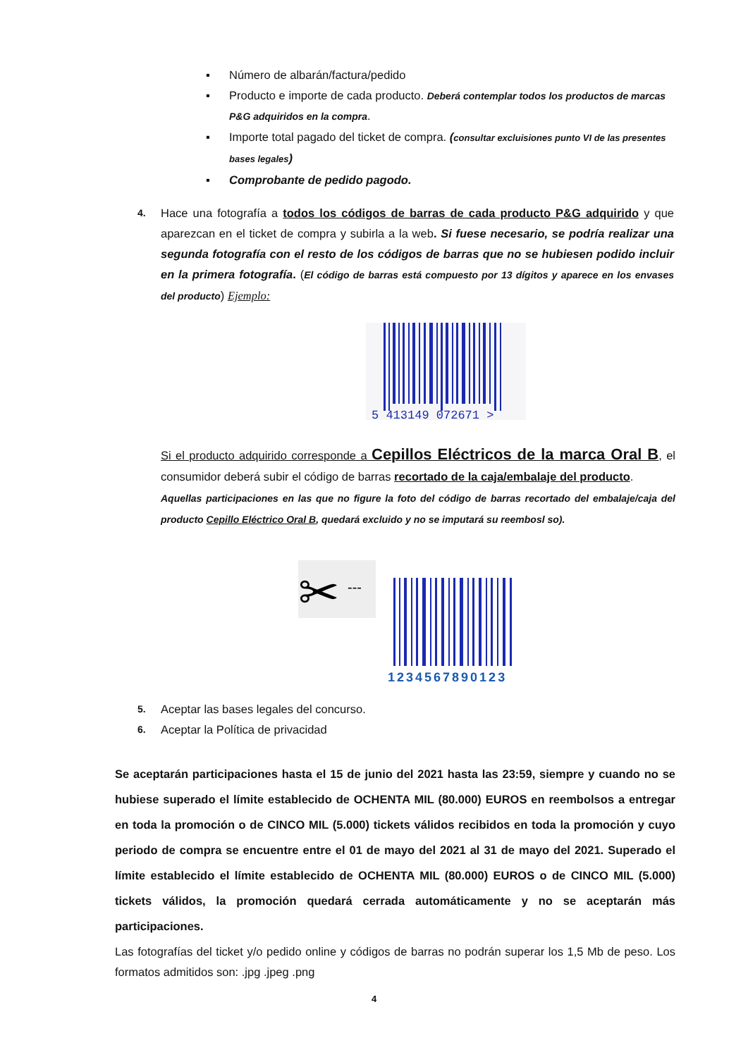▪ Número de albarán/factura/pedido
▪ Producto e importe de cada producto. Deberá contemplar todos los productos de marcas P&G adquiridos en la compra.
▪ Importe total pagado del ticket de compra. (consultar excluisiones punto VI de las presentes bases legales)
▪ Comprobante de pedido pagodo.
4. Hace una fotografía a todos los códigos de barras de cada producto P&G adquirido y que aparezcan en el ticket de compra y subirla a la web. Si fuese necesario, se podría realizar una segunda fotografía con el resto de los códigos de barras que no se hubiesen podido incluir en la primera fotografía. (El código de barras está compuesto por 13 dígitos y aparece en los envases del producto) Ejemplo:
5 413149 072671 >
Si el producto adquirido corresponde a Cepillos Eléctricos de la marca Oral B, el consumidor deberá subir el código de barras recortado de la caja/embalaje del producto.
Aquellas participaciones en las que no figure la foto del código de barras recortado del embalaje/caja del producto Cepillo Eléctrico Oral B, quedará excluido y no se imputará su reembosl so).
✂
---
1234567890123
5. Aceptar las bases legales del concurso.
6. Aceptar la Política de privacidad
Se aceptarán participaciones hasta el 15 de junio del 2021 hasta las 23:59, siempre y cuando no se hubiese superado el límite establecido de OCHENTA MIL (80.000) EUROS en reembolsos a entregar en toda la promoción o de CINCO MIL (5.000) tickets válidos recibidos en toda la promoción y cuyo periodo de compra se encuentre entre el 01 de mayo del 2021 al 31 de mayo del 2021. Superado el límite establecido el límite establecido de OCHENTA MIL (80.000) EUROS o de CINCO MIL (5.000) tickets válidos, la promoción quedará cerrada automáticamente y no se aceptarán más participaciones.
Las fotografías del ticket y/o pedido online y códigos de barras no podrán superar los 1,5 Mb de peso. Los formatos admitidos son: .jpg .jpeg .png
4